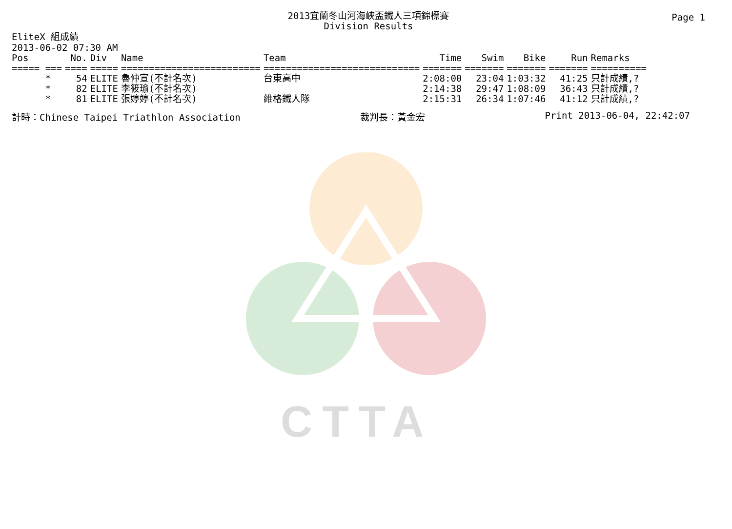Page 1
2013宜蘭冬山河海峽盃鐵人三項錦標賽
Division Results
EliteX 組成績
2013-06-02 07:30 AM
| Pos | No. | Div | Name | Team | Time | Swim | Bike | Run | Remarks |
| --- | --- | --- | --- | --- | --- | --- | --- | --- | --- |
| ===== === | ==== | ===== | ========================= | ============================ | ======= | ======= | ======= | ======= | ========== |
| * | 54 | ELITE | 魯仲宣(不計名次) | 台東高中 | 2:08:00 | 23:04 | 1:03:32 | 41:25 | 只計成績,? |
| * | 82 | ELITE | 李筱瑜(不計名次) | | 2:14:38 | 29:47 | 1:08:09 | 36:43 | 只計成績,? |
| * | 81 | ELITE | 張婷婷(不計名次) | 維格鐵人隊 | 2:15:31 | 26:34 | 1:07:46 | 41:12 | 只計成績,? |
計時：Chinese Taipei Triathlon Association 裁判長：黃金宏 Print 2013-06-04, 22:42:07
CTTA